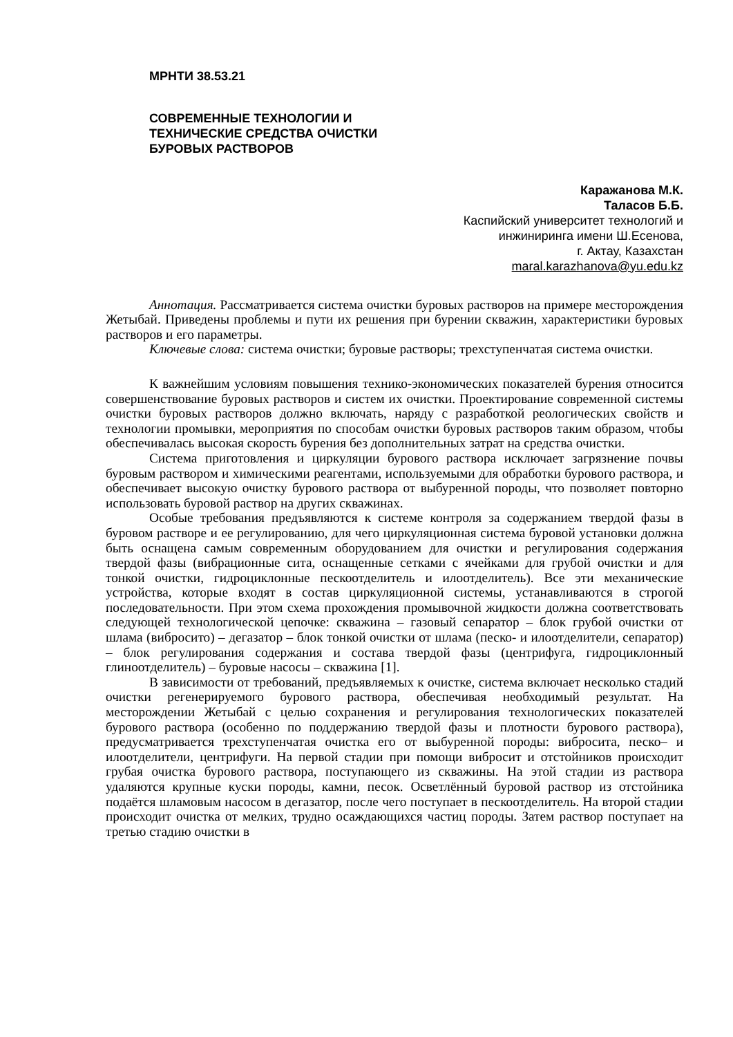МРНТИ 38.53.21
СОВРЕМЕННЫЕ ТЕХНОЛОГИИ И
ТЕХНИЧЕСКИЕ СРЕДСТВА ОЧИСТКИ
БУРОВЫХ РАСТВОРОВ
Каражанова М.К.
Таласов Б.Б.
Каспийский университет технологий и
инжиниринга имени Ш.Есенова,
г. Актау, Казахстан
maral.karazhanova@yu.edu.kz
Аннотация. Рассматривается система очистки буровых растворов на примере месторождения Жетыбай. Приведены проблемы и пути их решения при бурении скважин, характеристики буровых растворов и его параметры.
Ключевые слова: система очистки; буровые растворы; трехступенчатая система очистки.
К важнейшим условиям повышения технико-экономических показателей бурения относится совершенствование буровых растворов и систем их очистки. Проектирование современной системы очистки буровых растворов должно включать, наряду с разработкой реологических свойств и технологии промывки, мероприятия по способам очистки буровых растворов таким образом, чтобы обеспечивалась высокая скорость бурения без дополнительных затрат на средства очистки.
Система приготовления и циркуляции бурового раствора исключает загрязнение почвы буровым раствором и химическими реагентами, используемыми для обработки бурового раствора, и обеспечивает высокую очистку бурового раствора от выбуренной породы, что позволяет повторно использовать буровой раствор на других скважинах.
Особые требования предъявляются к системе контроля за содержанием твердой фазы в буровом растворе и ее регулированию, для чего циркуляционная система буровой установки должна быть оснащена самым современным оборудованием для очистки и регулирования содержания твердой фазы (вибрационные сита, оснащенные сетками с ячейками для грубой очистки и для тонкой очистки, гидроциклонные пескоотделитель и илоотделитель). Все эти механические устройства, которые входят в состав циркуляционной системы, устанавливаются в строгой последовательности. При этом схема прохождения промывочной жидкости должна соответствовать следующей технологической цепочке: скважина – газовый сепаратор – блок грубой очистки от шлама (вибросито) – дегазатор – блок тонкой очистки от шлама (песко- и илоотделители, сепаратор) – блок регулирования содержания и состава твердой фазы (центрифуга, гидроциклонный глиноотделитель) – буровые насосы – скважина [1].
В зависимости от требований, предъявляемых к очистке, система включает несколько стадий очистки регенерируемого бурового раствора, обеспечивая необходимый результат. На месторождении Жетыбай с целью сохранения и регулирования технологических показателей бурового раствора (особенно по поддержанию твердой фазы и плотности бурового раствора), предусматривается трехступенчатая очистка его от выбуренной породы: вибросита, песко– и илоотделители, центрифуги. На первой стадии при помощи вибросит и отстойников происходит грубая очистка бурового раствора, поступающего из скважины. На этой стадии из раствора удаляются крупные куски породы, камни, песок. Осветлённый буровой раствор из отстойника подаётся шламовым насосом в дегазатор, после чего поступает в пескоотделитель. На второй стадии происходит очистка от мелких, трудно осаждающихся частиц породы. Затем раствор поступает на третью стадию очистки в